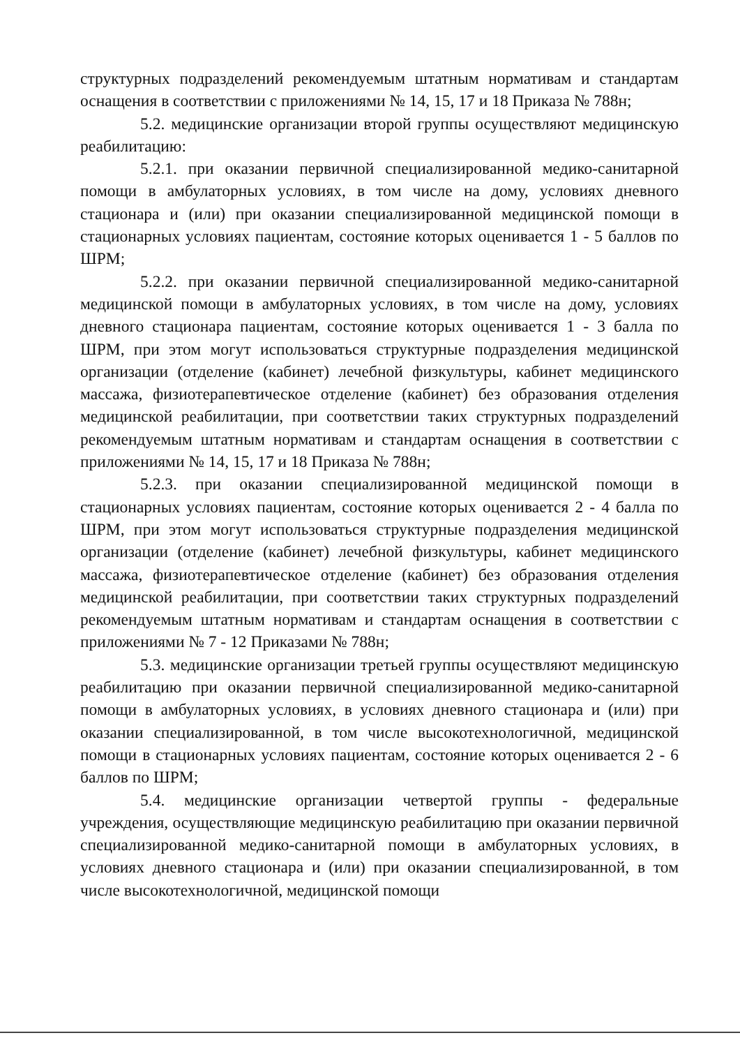структурных подразделений рекомендуемым штатным нормативам и стандартам оснащения в соответствии с приложениями № 14, 15, 17 и 18 Приказа № 788н;
5.2. медицинские организации второй группы осуществляют медицинскую реабилитацию:
5.2.1. при оказании первичной специализированной медико-санитарной помощи в амбулаторных условиях, в том числе на дому, условиях дневного стационара и (или) при оказании специализированной медицинской помощи в стационарных условиях пациентам, состояние которых оценивается 1 - 5 баллов по ШРМ;
5.2.2. при оказании первичной специализированной медико-санитарной медицинской помощи в амбулаторных условиях, в том числе на дому, условиях дневного стационара пациентам, состояние которых оценивается 1 - 3 балла по ШРМ, при этом могут использоваться структурные подразделения медицинской организации (отделение (кабинет) лечебной физкультуры, кабинет медицинского массажа, физиотерапевтическое отделение (кабинет) без образования отделения медицинской реабилитации, при соответствии таких структурных подразделений рекомендуемым штатным нормативам и стандартам оснащения в соответствии с приложениями № 14, 15, 17 и 18 Приказа № 788н;
5.2.3. при оказании специализированной медицинской помощи в стационарных условиях пациентам, состояние которых оценивается 2 - 4 балла по ШРМ, при этом могут использоваться структурные подразделения медицинской организации (отделение (кабинет) лечебной физкультуры, кабинет медицинского массажа, физиотерапевтическое отделение (кабинет) без образования отделения медицинской реабилитации, при соответствии таких структурных подразделений рекомендуемым штатным нормативам и стандартам оснащения в соответствии с приложениями № 7 - 12 Приказами № 788н;
5.3. медицинские организации третьей группы осуществляют медицинскую реабилитацию при оказании первичной специализированной медико-санитарной помощи в амбулаторных условиях, в условиях дневного стационара и (или) при оказании специализированной, в том числе высокотехнологичной, медицинской помощи в стационарных условиях пациентам, состояние которых оценивается 2 - 6 баллов по ШРМ;
5.4. медицинские организации четвертой группы - федеральные учреждения, осуществляющие медицинскую реабилитацию при оказании первичной специализированной медико-санитарной помощи в амбулаторных условиях, в условиях дневного стационара и (или) при оказании специализированной, в том числе высокотехнологичной, медицинской помощи